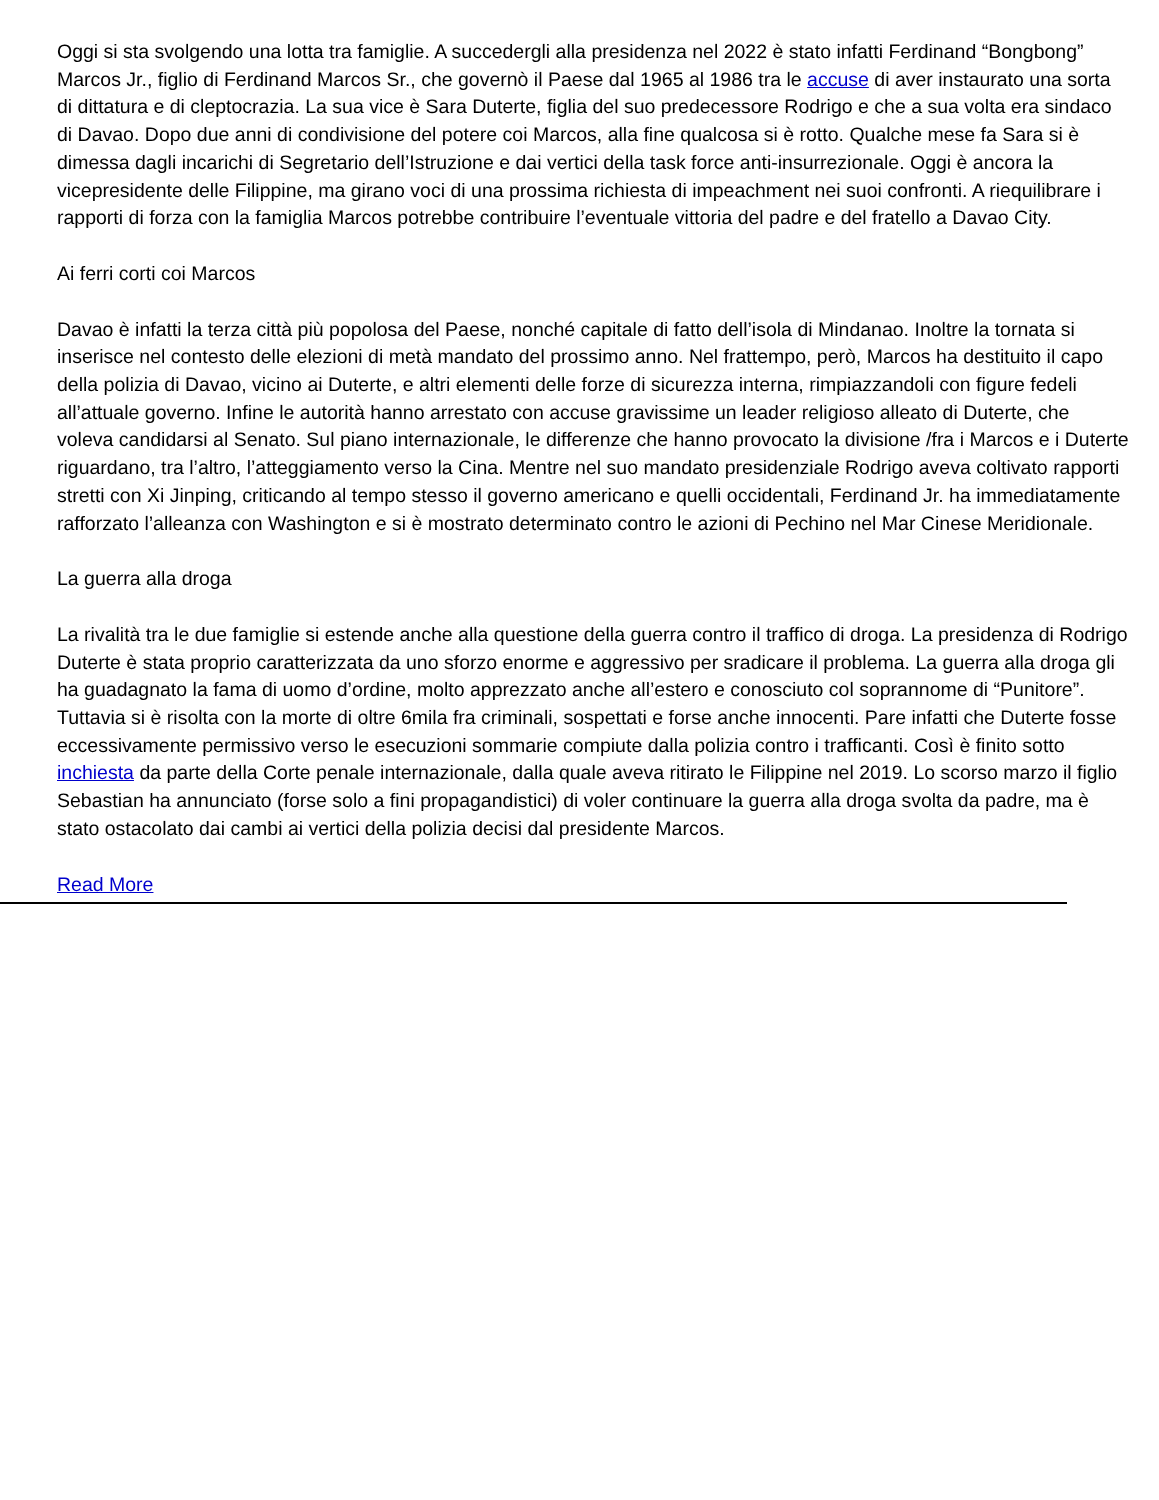Oggi si sta svolgendo una lotta tra famiglie. A succedergli alla presidenza nel 2022 è stato infatti Ferdinand “Bongbong” Marcos Jr., figlio di Ferdinand Marcos Sr., che governò il Paese dal 1965 al 1986 tra le accuse di aver instaurato una sorta di dittatura e di cleptocrazia. La sua vice è Sara Duterte, figlia del suo predecessore Rodrigo e che a sua volta era sindaco di Davao. Dopo due anni di condivisione del potere coi Marcos, alla fine qualcosa si è rotto. Qualche mese fa Sara si è dimessa dagli incarichi di Segretario dell’Istruzione e dai vertici della task force anti-insurrezionale. Oggi è ancora la vicepresidente delle Filippine, ma girano voci di una prossima richiesta di impeachment nei suoi confronti. A riequilibrare i rapporti di forza con la famiglia Marcos potrebbe contribuire l’eventuale vittoria del padre e del fratello a Davao City.
Ai ferri corti coi Marcos
Davao è infatti la terza città più popolosa del Paese, nonché capitale di fatto dell’isola di Mindanao. Inoltre la tornata si inserisce nel contesto delle elezioni di metà mandato del prossimo anno. Nel frattempo, però, Marcos ha destituito il capo della polizia di Davao, vicino ai Duterte, e altri elementi delle forze di sicurezza interna, rimpiazzandoli con figure fedeli all’attuale governo. Infine le autorità hanno arrestato con accuse gravissime un leader religioso alleato di Duterte, che voleva candidarsi al Senato. Sul piano internazionale, le differenze che hanno provocato la divisione /fra i Marcos e i Duterte riguardano, tra l’altro, l’atteggiamento verso la Cina. Mentre nel suo mandato presidenziale Rodrigo aveva coltivato rapporti stretti con Xi Jinping, criticando al tempo stesso il governo americano e quelli occidentali, Ferdinand Jr. ha immediatamente rafforzato l’alleanza con Washington e si è mostrato determinato contro le azioni di Pechino nel Mar Cinese Meridionale.
La guerra alla droga
La rivalità tra le due famiglie si estende anche alla questione della guerra contro il traffico di droga. La presidenza di Rodrigo Duterte è stata proprio caratterizzata da uno sforzo enorme e aggressivo per sradicare il problema. La guerra alla droga gli ha guadagnato la fama di uomo d’ordine, molto apprezzato anche all’estero e conosciuto col soprannome di “Punitore”. Tuttavia si è risolta con la morte di oltre 6mila fra criminali, sospettati e forse anche innocenti. Pare infatti che Duterte fosse eccessivamente permissivo verso le esecuzioni sommarie compiute dalla polizia contro i trafficanti. Così è finito sotto inchiesta da parte della Corte penale internazionale, dalla quale aveva ritirato le Filippine nel 2019. Lo scorso marzo il figlio Sebastian ha annunciato (forse solo a fini propagandistici) di voler continuare la guerra alla droga svolta da padre, ma è stato ostacolato dai cambi ai vertici della polizia decisi dal presidente Marcos.
Read More